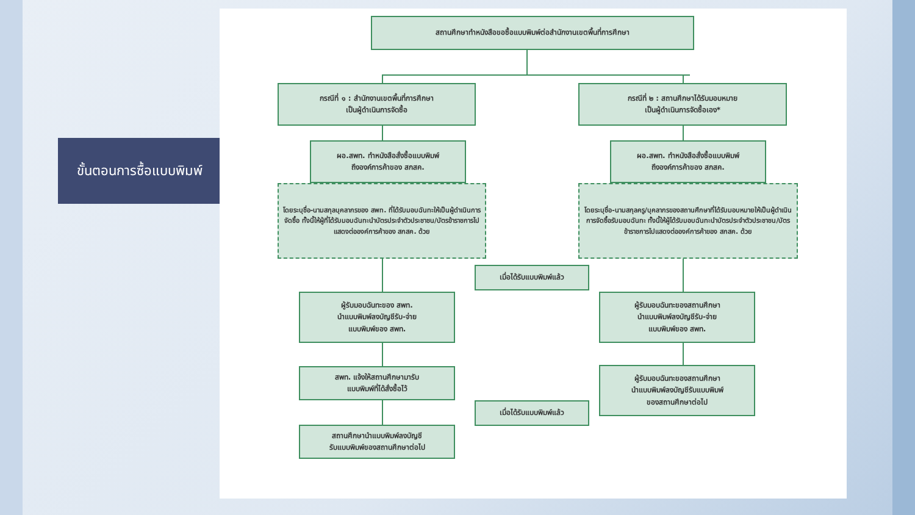ขั้นตอนการซื้อแบบพิมพ์
สถานศึกษาทำหนังสือขอซื้อแบบพิมพ์ต่อสำนักงานเขตพื้นที่การศึกษา
กรณีที่ ๑ : สำนักงานเขตพื้นที่การศึกษา
เป็นผู้ดำเนินการจัดซื้อ
กรณีที่ ๒ : สถานศึกษาได้รับมอบหมาย
เป็นผู้ดำเนินการจัดซื้อเอง*
ผอ.สพท. ทำหนังสือสั่งซื้อแบบพิมพ์
ถึงองค์การค้าของ สกสค.
ผอ.สพท. ทำหนังสือสั่งซื้อแบบพิมพ์
ถึงองค์การค้าของ สกสค.
โดยระบุชื่อ-นามสกุลบุคลากรของ สพท. ที่ได้รับมอบฉันทะให้เป็นผู้ดำเนินการจัดซื้อ ทั้งนี้ให้ผู้ที่ได้รับมอบฉันทะนำบัตรประจำตัวประชาชน/บัตรข้าราชการไปแสดงต่อองค์การค้าของ สกสค. ด้วย
โดยระบุชื่อ-นามสกุลครู/บุคลากรของสถานศึกษาที่ได้รับมอบหมายให้เป็นผู้ดำเนินการจัดซื้อรับมอบฉันทะ ทั้งนี้ให้ผู้ได้รับมอบฉันทะนำบัตรประจำตัวประชาชน/บัตรข้าราชการไปแสดงต่อองค์การค้าของ สกสค. ด้วย
เมื่อได้รับแบบพิมพ์แล้ว
ผู้รับมอบฉันทะของ สพท.
นำแบบพิมพ์ลงบัญชีรับ-จ่าย
แบบพิมพ์ของ สพท.
ผู้รับมอบฉันทะของสถานศึกษา
นำแบบพิมพ์ลงบัญชีรับ-จ่าย
แบบพิมพ์ของ สพท.
สพท. แจ้งให้สถานศึกษามารับ
แบบพิมพ์ที่ได้สั่งซื้อไว้
ผู้รับมอบฉันทะของสถานศึกษา
นำแบบพิมพ์ลงบัญชีรับแบบพิมพ์
ของสถานศึกษาต่อไป
เมื่อได้รับแบบพิมพ์แล้ว
สถานศึกษานำแบบพิมพ์ลงบัญชี
รับแบบพิมพ์ของสถานศึกษาต่อไป